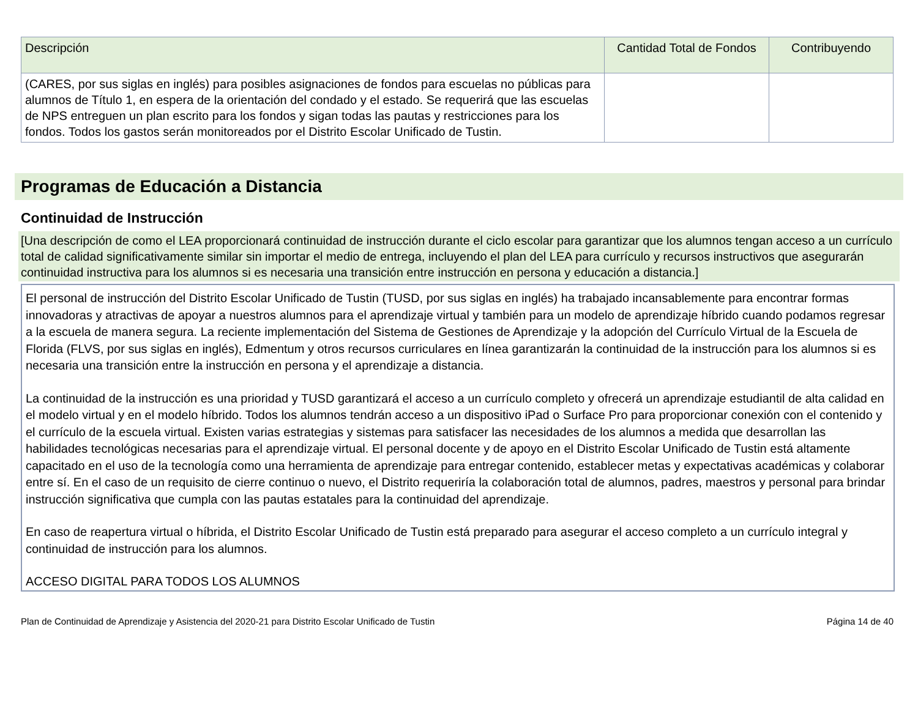| Descripción | Cantidad Total de Fondos | Contribuyendo |
| --- | --- | --- |
| (CARES, por sus siglas en inglés) para posibles asignaciones de fondos para escuelas no públicas para alumnos de Título 1, en espera de la orientación del condado y el estado. Se requerirá que las escuelas de NPS entreguen un plan escrito para los fondos y sigan todas las pautas y restricciones para los fondos. Todos los gastos serán monitoreados por el Distrito Escolar Unificado de Tustin. | | |
Programas de Educación a Distancia
Continuidad de Instrucción
[Una descripción de como el LEA proporcionará continuidad de instrucción durante el ciclo escolar para garantizar que los alumnos tengan acceso a un currículo total de calidad significativamente similar sin importar el medio de entrega, incluyendo el plan del LEA para currículo y recursos instructivos que asegurarán continuidad instructiva para los alumnos si es necesaria una transición entre instrucción en persona y educación a distancia.]
El personal de instrucción del Distrito Escolar Unificado de Tustin (TUSD, por sus siglas en inglés) ha trabajado incansablemente para encontrar formas innovadoras y atractivas de apoyar a nuestros alumnos para el aprendizaje virtual y también para un modelo de aprendizaje híbrido cuando podamos regresar a la escuela de manera segura. La reciente implementación del Sistema de Gestiones de Aprendizaje y la adopción del Currículo Virtual de la Escuela de Florida (FLVS, por sus siglas en inglés), Edmentum y otros recursos curriculares en línea garantizarán la continuidad de la instrucción para los alumnos si es necesaria una transición entre la instrucción en persona y el aprendizaje a distancia.
La continuidad de la instrucción es una prioridad y TUSD garantizará el acceso a un currículo completo y ofrecerá un aprendizaje estudiantil de alta calidad en el modelo virtual y en el modelo híbrido. Todos los alumnos tendrán acceso a un dispositivo iPad o Surface Pro para proporcionar conexión con el contenido y el currículo de la escuela virtual. Existen varias estrategias y sistemas para satisfacer las necesidades de los alumnos a medida que desarrollan las habilidades tecnológicas necesarias para el aprendizaje virtual. El personal docente y de apoyo en el Distrito Escolar Unificado de Tustin está altamente capacitado en el uso de la tecnología como una herramienta de aprendizaje para entregar contenido, establecer metas y expectativas académicas y colaborar entre sí. En el caso de un requisito de cierre continuo o nuevo, el Distrito requeriría la colaboración total de alumnos, padres, maestros y personal para brindar instrucción significativa que cumpla con las pautas estatales para la continuidad del aprendizaje.
En caso de reapertura virtual o híbrida, el Distrito Escolar Unificado de Tustin está preparado para asegurar el acceso completo a un currículo integral y continuidad de instrucción para los alumnos.
ACCESO DIGITAL PARA TODOS LOS ALUMNOS
Plan de Continuidad de Aprendizaje y Asistencia del 2020-21 para Distrito Escolar Unificado de Tustin Página 14 de 40